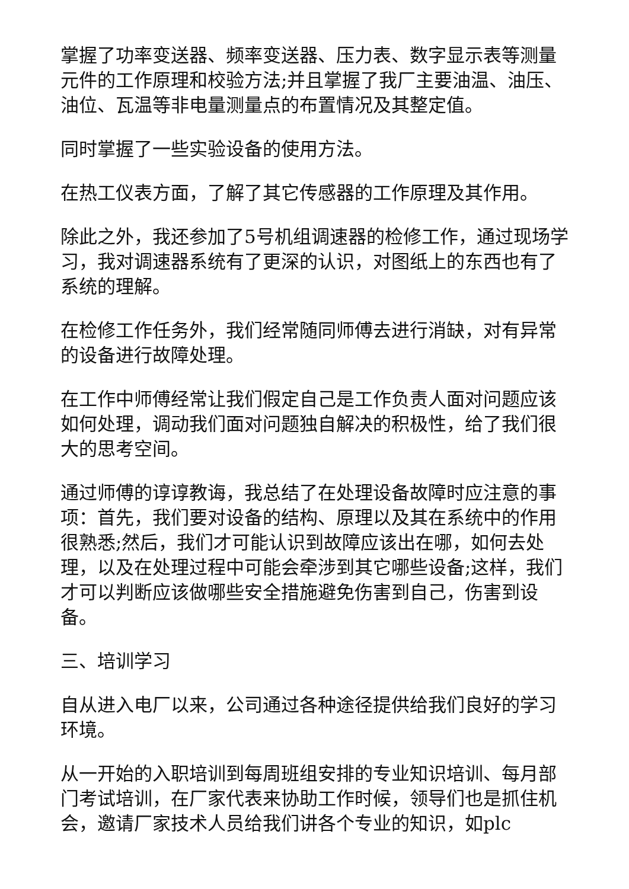掌握了功率变送器、频率变送器、压力表、数字显示表等测量元件的工作原理和校验方法;并且掌握了我厂主要油温、油压、油位、瓦温等非电量测量点的布置情况及其整定值。
同时掌握了一些实验设备的使用方法。
在热工仪表方面，了解了其它传感器的工作原理及其作用。
除此之外，我还参加了5号机组调速器的检修工作，通过现场学习，我对调速器系统有了更深的认识，对图纸上的东西也有了系统的理解。
在检修工作任务外，我们经常随同师傅去进行消缺，对有异常的设备进行故障处理。
在工作中师傅经常让我们假定自己是工作负责人面对问题应该如何处理，调动我们面对问题独自解决的积极性，给了我们很大的思考空间。
通过师傅的谆谆教诲，我总结了在处理设备故障时应注意的事项：首先，我们要对设备的结构、原理以及其在系统中的作用很熟悉;然后，我们才可能认识到故障应该出在哪，如何去处理，以及在处理过程中可能会牵涉到其它哪些设备;这样，我们才可以判断应该做哪些安全措施避免伤害到自己，伤害到设备。
三、培训学习
自从进入电厂以来，公司通过各种途径提供给我们良好的学习环境。
从一开始的入职培训到每周班组安排的专业知识培训、每月部门考试培训，在厂家代表来协助工作时候，领导们也是抓住机会，邀请厂家技术人员给我们讲各个专业的知识，如plc